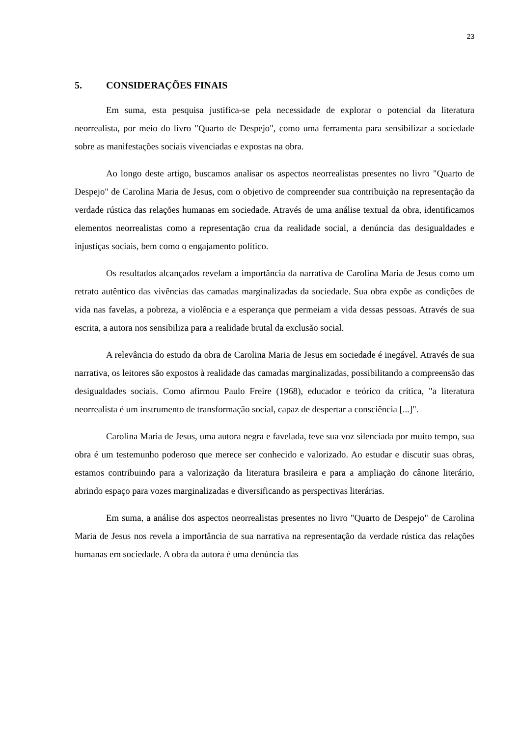23
5. CONSIDERAÇÕES FINAIS
Em suma, esta pesquisa justifica-se pela necessidade de explorar o potencial da literatura neorrealista, por meio do livro "Quarto de Despejo", como uma ferramenta para sensibilizar a sociedade sobre as manifestações sociais vivenciadas e expostas na obra.
Ao longo deste artigo, buscamos analisar os aspectos neorrealistas presentes no livro "Quarto de Despejo" de Carolina Maria de Jesus, com o objetivo de compreender sua contribuição na representação da verdade rústica das relações humanas em sociedade. Através de uma análise textual da obra, identificamos elementos neorrealistas como a representação crua da realidade social, a denúncia das desigualdades e injustiças sociais, bem como o engajamento político.
Os resultados alcançados revelam a importância da narrativa de Carolina Maria de Jesus como um retrato autêntico das vivências das camadas marginalizadas da sociedade. Sua obra expõe as condições de vida nas favelas, a pobreza, a violência e a esperança que permeiam a vida dessas pessoas. Através de sua escrita, a autora nos sensibiliza para a realidade brutal da exclusão social.
A relevância do estudo da obra de Carolina Maria de Jesus em sociedade é inegável. Através de sua narrativa, os leitores são expostos à realidade das camadas marginalizadas, possibilitando a compreensão das desigualdades sociais. Como afirmou Paulo Freire (1968), educador e teórico da crítica, "a literatura neorrealista é um instrumento de transformação social, capaz de despertar a consciência [...]".
Carolina Maria de Jesus, uma autora negra e favelada, teve sua voz silenciada por muito tempo, sua obra é um testemunho poderoso que merece ser conhecido e valorizado. Ao estudar e discutir suas obras, estamos contribuindo para a valorização da literatura brasileira e para a ampliação do cânone literário, abrindo espaço para vozes marginalizadas e diversificando as perspectivas literárias.
Em suma, a análise dos aspectos neorrealistas presentes no livro "Quarto de Despejo" de Carolina Maria de Jesus nos revela a importância de sua narrativa na representação da verdade rústica das relações humanas em sociedade. A obra da autora é uma denúncia das